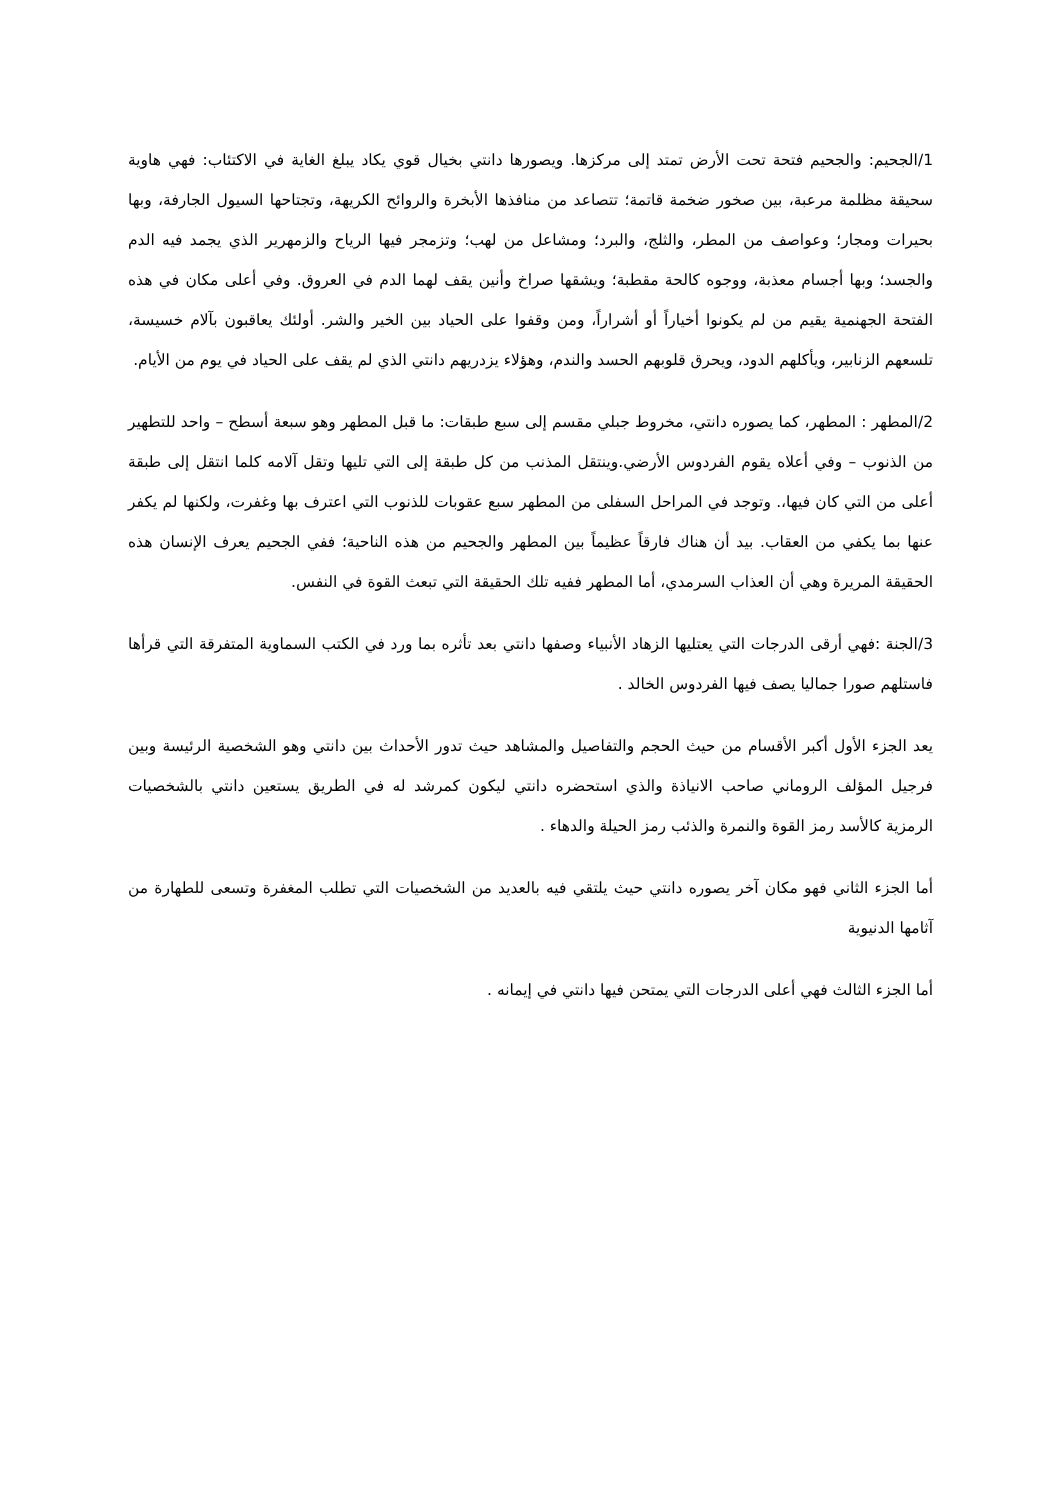1/الجحيم: والجحيم فتحة تحت الأرض تمتد إلى مركزها. ويصورها دانتي بخيال قوي يكاد يبلغ الغاية في الاكتئاب: فهي هاوية سحيقة مظلمة مرعبة، بين صخور ضخمة قاتمة؛ تتصاعد من منافذها الأبخرة والروائح الكريهة، وتجتاحها السيول الجارفة، وبها بحيرات ومجار؛ وعواصف من المطر، والثلج، والبرد؛ ومشاعل من لهب؛ وتزمجر فيها الرياح والزمهرير الذي يجمد فيه الدم والجسد؛ وبها أجسام معذبة، ووجوه كالحة مقطبة؛ ويشقها صراخ وأنين يقف لهما الدم في العروق. وفي أعلى مكان في هذه الفتحة الجهنمية يقيم من لم يكونوا أخياراً أو أشراراً، ومن وقفوا على الحياد بين الخير والشر. أولئك يعاقبون بآلام خسيسة، تلسعهم الزنابير، ويأكلهم الدود، ويحرق قلوبهم الحسد والندم، وهؤلاء يزدريهم دانتي الذي لم يقف على الحياد في يوم من الأيام.
2/المطهر : المطهر، كما يصوره دانتي، مخروط جبلي مقسم إلى سبع طبقات: ما قبل المطهر وهو سبعة أسطح – واحد للتطهير من الذنوب – وفي أعلاه يقوم الفردوس الأرضي.وينتقل المذنب من كل طبقة إلى التي تليها وتقل آلامه كلما انتقل إلى طبقة أعلى من التي كان فيها،. وتوجد في المراحل السفلى من المطهر سبع عقوبات للذنوب التي اعترف بها وغفرت، ولكنها لم يكفر عنها بما يكفي من العقاب. بيد أن هناك فارقاً عظيماً بين المطهر والجحيم من هذه الناحية؛ ففي الجحيم يعرف الإنسان هذه الحقيقة المريرة وهي أن العذاب السرمدي، أما المطهر ففيه تلك الحقيقة التي تبعث القوة في النفس.
3/الجنة :فهي أرقى الدرجات التي يعتليها الزهاد الأنبياء وصفها دانتي بعد تأثره بما ورد في الكتب السماوية المتفرقة التي قرأها فاستلهم صورا جماليا يصف فيها الفردوس الخالد .
يعد الجزء الأول أكبر الأقسام من حيث الحجم والتفاصيل والمشاهد حيث تدور الأحداث بين دانتي وهو الشخصية الرئيسة وبين فرجيل المؤلف الروماني صاحب الانياذة والذي استحضره دانتي ليكون كمرشد له في الطريق يستعين دانتي بالشخصيات الرمزية كالأسد رمز القوة والنمرة والذئب رمز الحيلة والدهاء .
أما الجزء الثاني فهو مكان آخر يصوره دانتي حيث يلتقي فيه بالعديد من الشخصيات التي تطلب المغفرة وتسعى للطهارة من آثامها الدنيوية
أما الجزء الثالث فهي أعلى الدرجات التي يمتحن فيها دانتي في إيمانه .